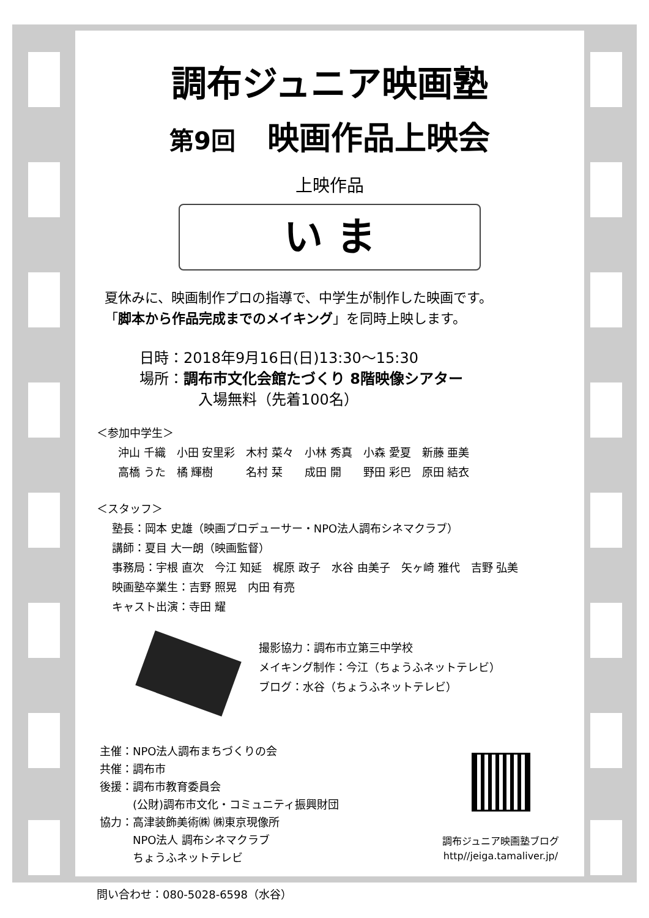調布ジュニア映画塾
第9回　映画作品上映会
上映作品
い ま
夏休みに、映画制作プロの指導で、中学生が制作した映画です。
「脚本から作品完成までのメイキング」を同時上映します。
日時：2018年9月16日(日)13:30～15:30
場所：調布市文化会館たづくり 8階映像シアター
　　　　入場無料（先着100名）
＜参加中学生＞
沖山 千織　小田 安里彩　木村 菜々　小林 秀真　小森 愛夏　新藤 亜美
高橋 うた　橘 輝樹　　　名村 栞　　成田 開　　野田 彩巴　原田 結衣
＜スタッフ＞
塾長：岡本 史雄（映画プロデューサー・NPO法人調布シネマクラブ）
講師：夏目 大一朗（映画監督）
事務局：宇根 直次　今江 知延　梶原 政子　水谷 由美子　矢ヶ崎 雅代　吉野 弘美
映画塾卒業生：吉野 照晃　内田 有亮
キャスト出演：寺田 耀
撮影協力：調布市立第三中学校
メイキング制作：今江（ちょうふネットテレビ）
ブログ：水谷（ちょうふネットテレビ）
主催：NPO法人調布まちづくりの会
共催：調布市
後援：調布市教育委員会
　　　(公財)調布市文化・コミュニティ振興財団
協力：高津装飾美術㈱ ㈱東京現像所
　　　NPO法人 調布シネマクラブ
　　　ちょうふネットテレビ
調布ジュニア映画塾ブログ
http//jeiga.tamaliver.jp/
問い合わせ：080-5028-6598（水谷）